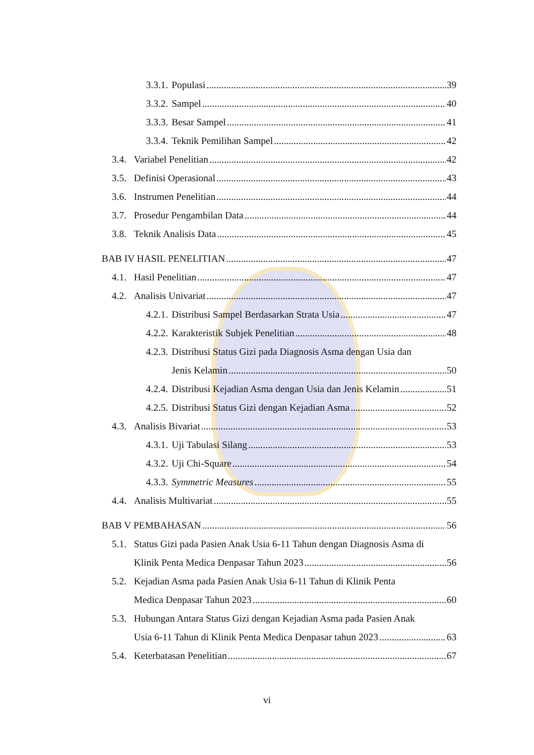3.3.1. Populasi 39
3.3.2. Sampel 40
3.3.3. Besar Sampel 41
3.3.4. Teknik Pemilihan Sampel 42
3.4. Variabel Penelitian 42
3.5. Definisi Operasional 43
3.6. Instrumen Penelitian 44
3.7. Prosedur Pengambilan Data 44
3.8. Teknik Analisis Data 45
BAB IV HASIL PENELITIAN 47
4.1. Hasil Penelitian 47
4.2. Analisis Univariat 47
4.2.1. Distribusi Sampel Berdasarkan Strata Usia 47
4.2.2. Karakteristik Subjek Penelitian 48
4.2.3. Distribusi Status Gizi pada Diagnosis Asma dengan Usia dan
Jenis Kelamin 50
4.2.4. Distribusi Kejadian Asma dengan Usia dan Jenis Kelamin 51
4.2.5. Distribusi Status Gizi dengan Kejadian Asma 52
4.3. Analisis Bivariat 53
4.3.1. Uji Tabulasi Silang 53
4.3.2. Uji Chi-Square 54
4.3.3. Symmetric Measures 55
4.4. Analisis Multivariat 55
BAB V PEMBAHASAN 56
5.1. Status Gizi pada Pasien Anak Usia 6-11 Tahun dengan Diagnosis Asma di
Klinik Penta Medica Denpasar Tahun 2023 56
5.2. Kejadian Asma pada Pasien Anak Usia 6-11 Tahun di Klinik Penta
Medica Denpasar Tahun 2023 60
5.3. Hubungan Antara Status Gizi dengan Kejadian Asma pada Pasien Anak
Usia 6-11 Tahun di Klinik Penta Medica Denpasar tahun 2023 63
5.4. Keterbatasan Penelitian 67
vi